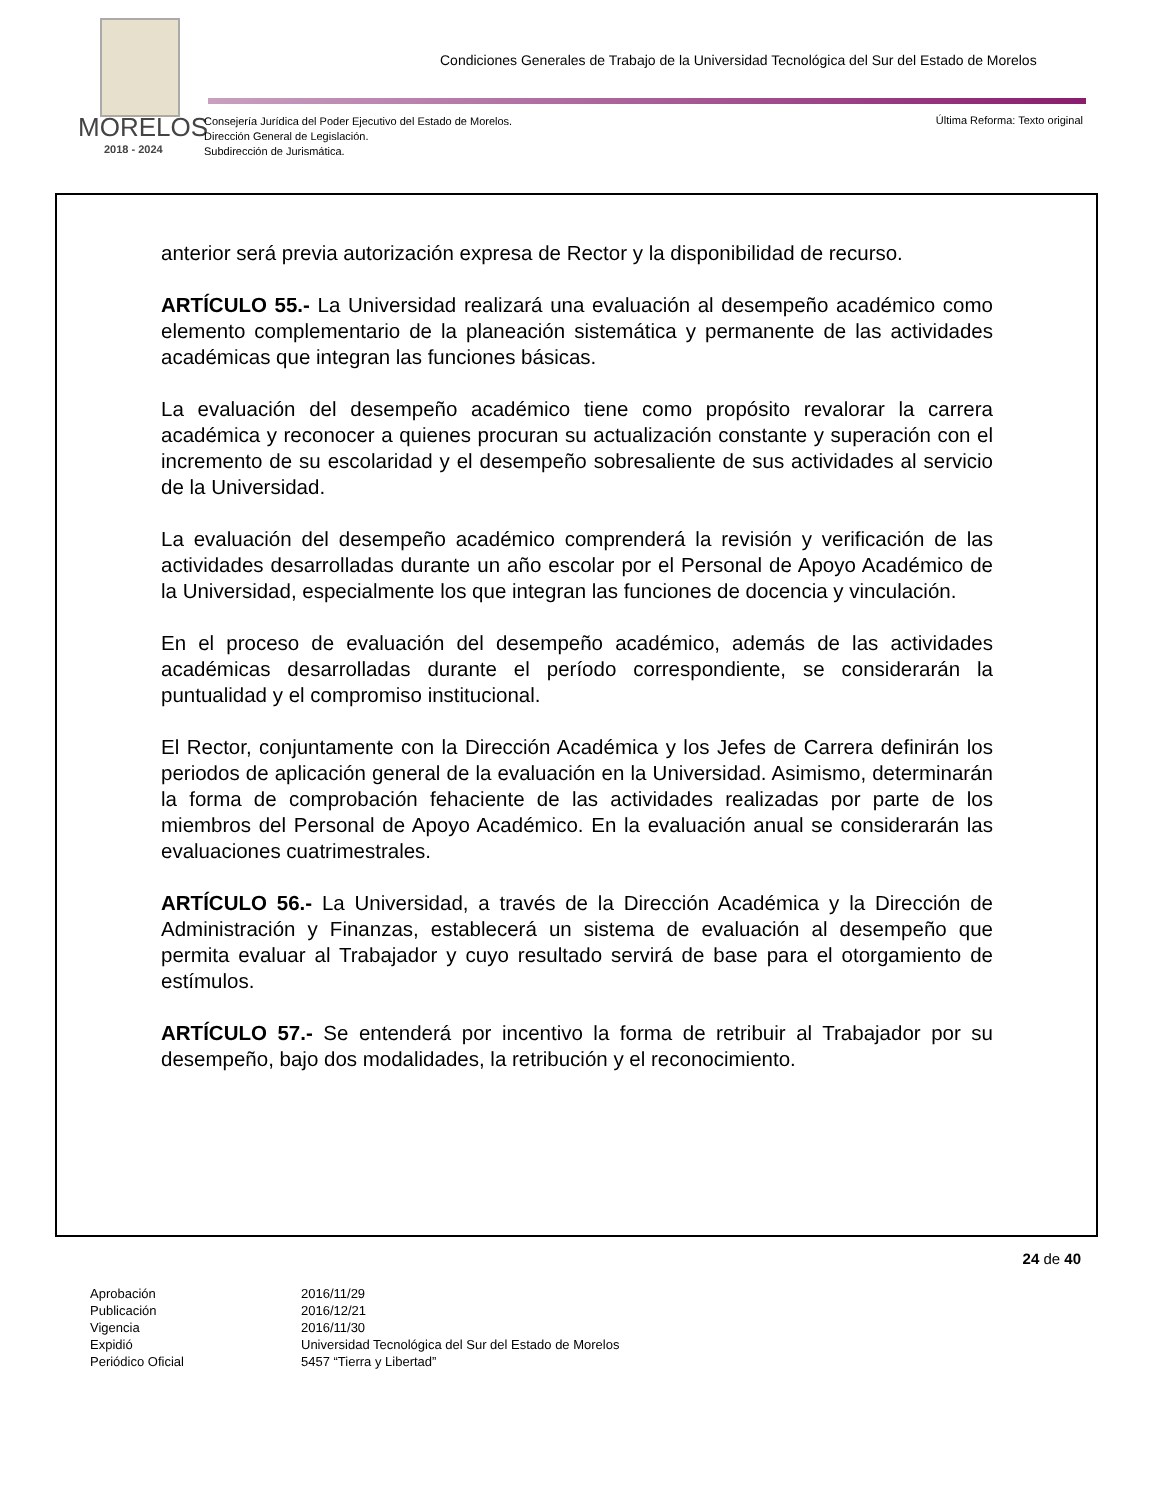Condiciones Generales de Trabajo de la Universidad Tecnológica del Sur del Estado de Morelos
MORELOS
2018 - 2024
Consejería Jurídica del Poder Ejecutivo del Estado de Morelos.
Dirección General de Legislación.
Subdirección de Jurismática.
Última Reforma: Texto original
anterior será previa autorización expresa de Rector y la disponibilidad de recurso.
ARTÍCULO 55.- La Universidad realizará una evaluación al desempeño académico como elemento complementario de la planeación sistemática y permanente de las actividades académicas que integran las funciones básicas.
La evaluación del desempeño académico tiene como propósito revalorar la carrera académica y reconocer a quienes procuran su actualización constante y superación con el incremento de su escolaridad y el desempeño sobresaliente de sus actividades al servicio de la Universidad.
La evaluación del desempeño académico comprenderá la revisión y verificación de las actividades desarrolladas durante un año escolar por el Personal de Apoyo Académico de la Universidad, especialmente los que integran las funciones de docencia y vinculación.
En el proceso de evaluación del desempeño académico, además de las actividades académicas desarrolladas durante el período correspondiente, se considerarán la puntualidad y el compromiso institucional.
El Rector, conjuntamente con la Dirección Académica y los Jefes de Carrera definirán los periodos de aplicación general de la evaluación en la Universidad. Asimismo, determinarán la forma de comprobación fehaciente de las actividades realizadas por parte de los miembros del Personal de Apoyo Académico. En la evaluación anual se considerarán las evaluaciones cuatrimestrales.
ARTÍCULO 56.- La Universidad, a través de la Dirección Académica y la Dirección de Administración y Finanzas, establecerá un sistema de evaluación al desempeño que permita evaluar al Trabajador y cuyo resultado servirá de base para el otorgamiento de estímulos.
ARTÍCULO 57.- Se entenderá por incentivo la forma de retribuir al Trabajador por su desempeño, bajo dos modalidades, la retribución y el reconocimiento.
24 de 40
Aprobación 2016/11/29 Publicación 2016/12/21 Vigencia 2016/11/30 Expidió Universidad Tecnológica del Sur del Estado de Morelos Periódico Oficial 5457 “Tierra y Libertad”